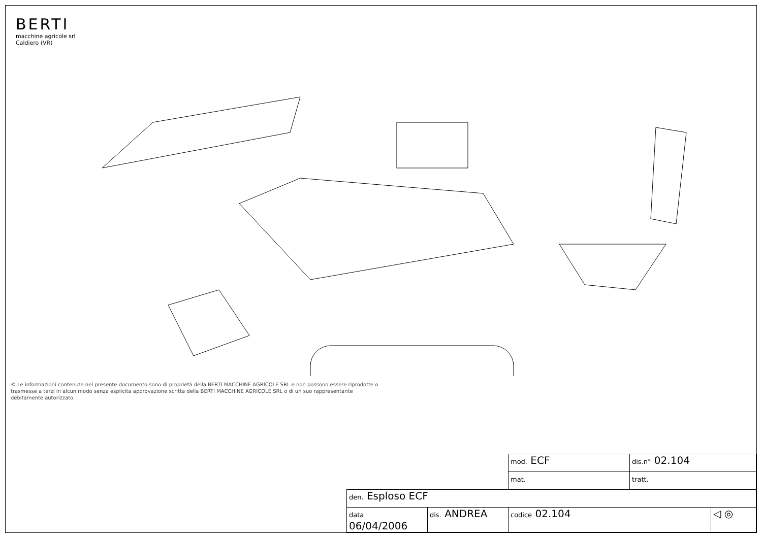BERTI
macchine agricole srl
Caldiero (VR)
© Le informazioni contenute nel presente documento sono di proprietà della BERTI MACCHINE AGRICOLE SRL e non possono essere riprodotte o trasmesse a terzi in alcun modo senza esplicita approvazione scritta della BERTI MACCHINE AGRICOLE SRL o di un suo rappresentante debitamente autorizzato.
| | | mod. ECF | dis.n° 02.104 | |
| | | mat. | tratt. | |
| den. Esploso ECF | | | | |
| data 06/04/2006 | dis. ANDREA | codice 02.104 | | ◁ ◎ |